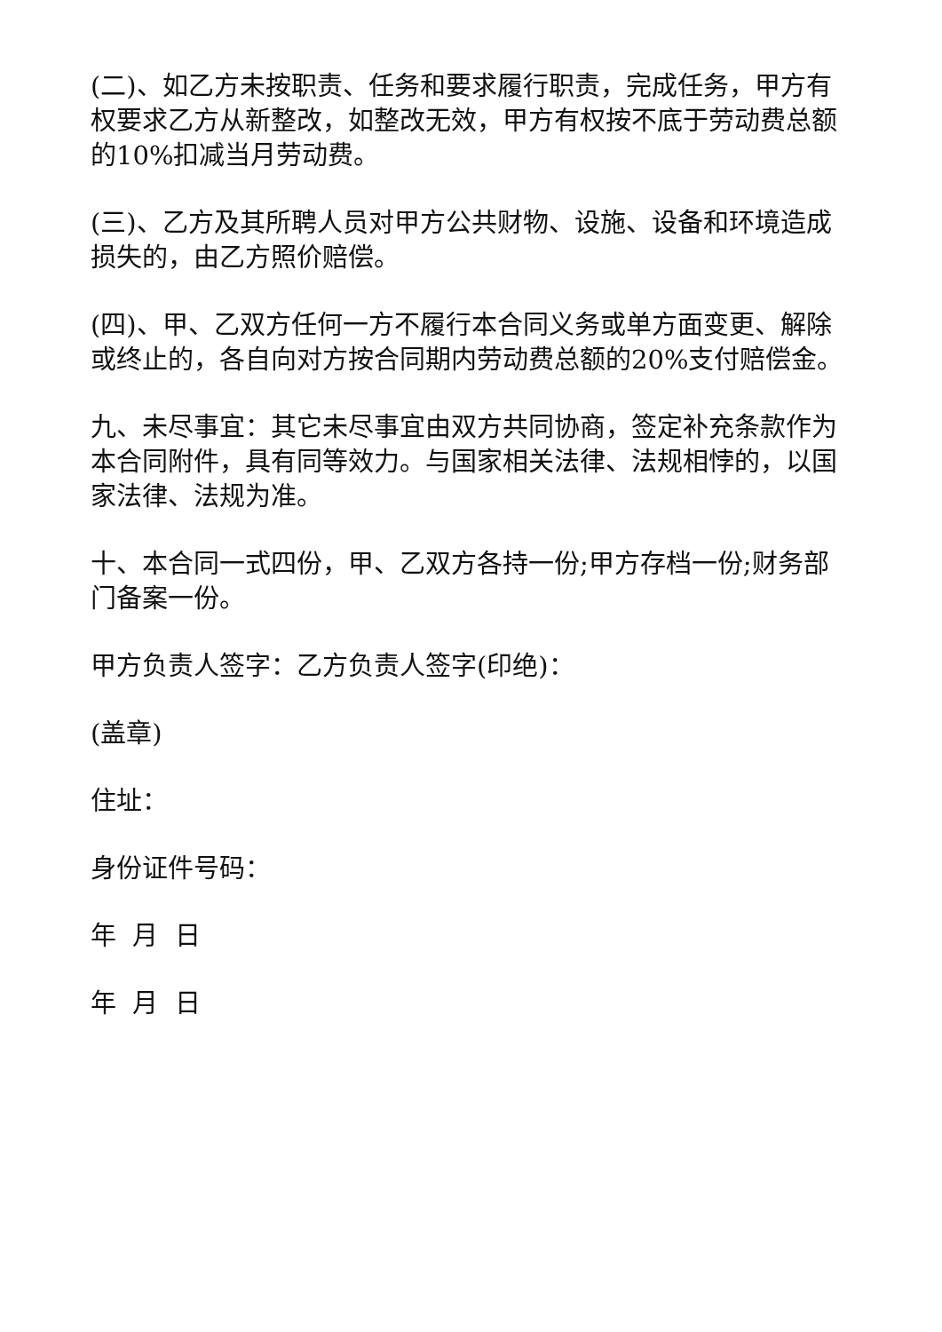(二)、如乙方未按职责、任务和要求履行职责，完成任务，甲方有权要求乙方从新整改，如整改无效，甲方有权按不底于劳动费总额的10%扣减当月劳动费。
(三)、乙方及其所聘人员对甲方公共财物、设施、设备和环境造成损失的，由乙方照价赔偿。
(四)、甲、乙双方任何一方不履行本合同义务或单方面变更、解除或终止的，各自向对方按合同期内劳动费总额的20%支付赔偿金。
九、未尽事宜：其它未尽事宜由双方共同协商，签定补充条款作为本合同附件，具有同等效力。与国家相关法律、法规相悖的，以国家法律、法规为准。
十、本合同一式四份，甲、乙双方各持一份;甲方存档一份;财务部门备案一份。
甲方负责人签字：乙方负责人签字(印绝)：
(盖章)
住址：
身份证件号码：
年 月 日
年 月 日